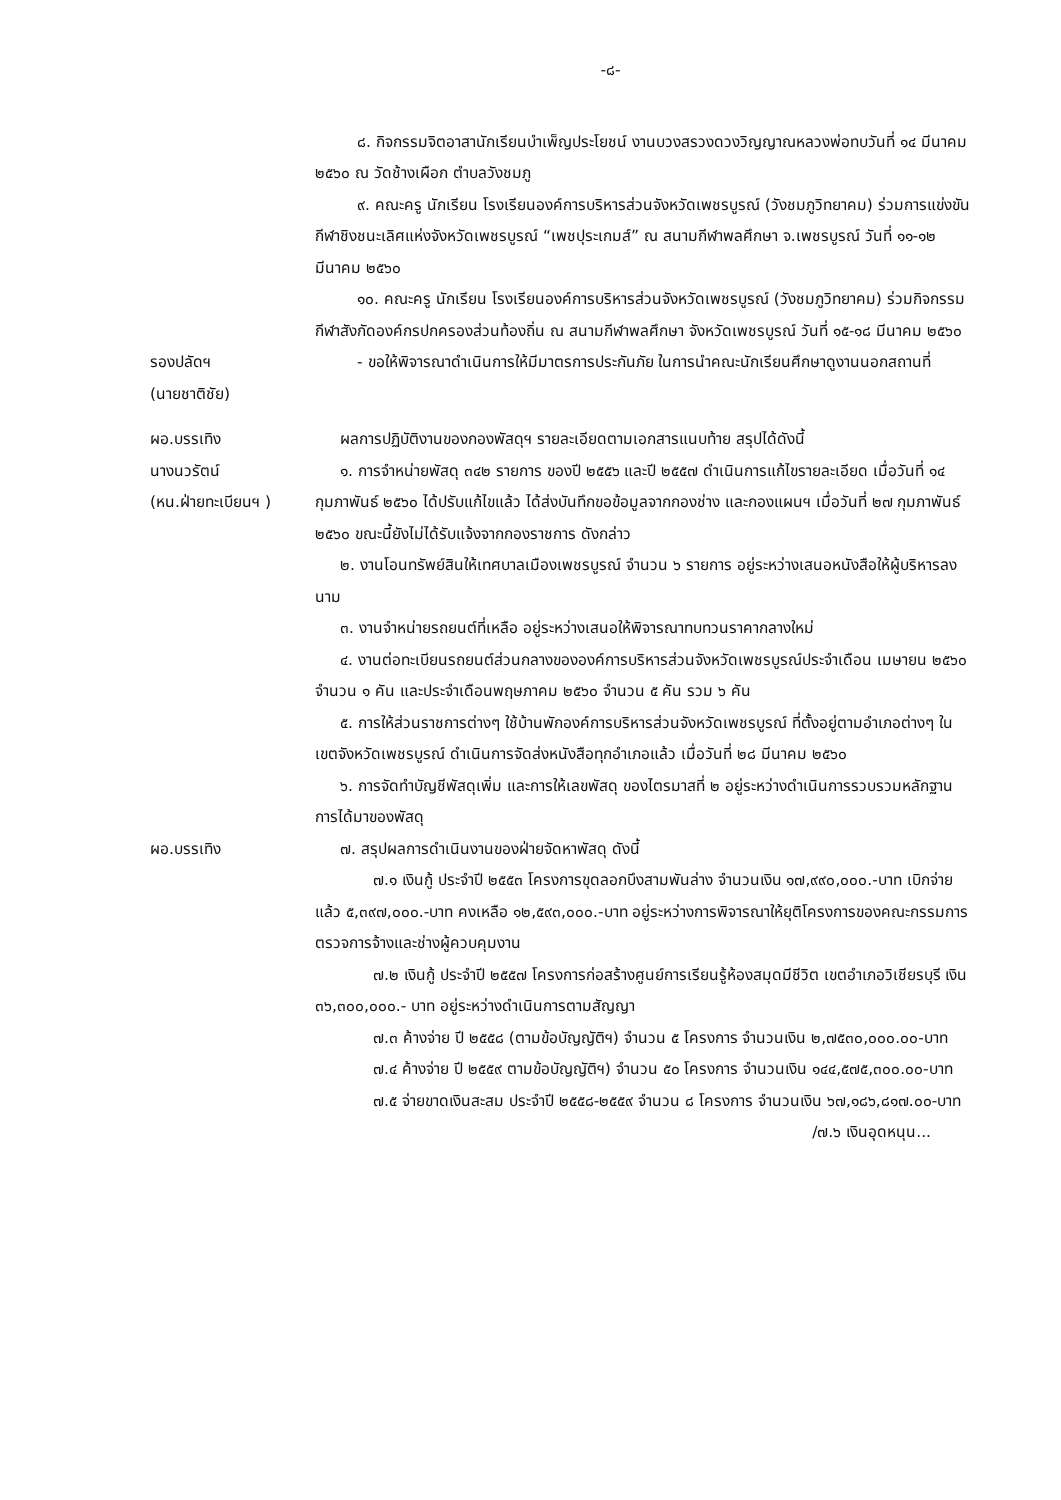-๘-
๘. กิจกรรมจิตอาสานักเรียนบำเพ็ญประโยชน์ งานบวงสรวงดวงวิญญาณหลวงพ่อทบวันที่ ๑๔ มีนาคม ๒๕๖๐ ณ วัดช้างเผือก ตำบลวังชมภู
๙. คณะครู นักเรียน โรงเรียนองค์การบริหารส่วนจังหวัดเพชรบูรณ์ (วังชมภูวิทยาคม) ร่วมการแข่งขันกีฬาชิงชนะเลิศแห่งจังหวัดเพชรบูรณ์ “เพชปุระเกมส์” ณ สนามกีฬาพลศึกษา จ.เพชรบูรณ์ วันที่ ๑๑-๑๒ มีนาคม ๒๕๖๐
๑๐. คณะครู นักเรียน โรงเรียนองค์การบริหารส่วนจังหวัดเพชรบูรณ์ (วังชมภูวิทยาคม) ร่วมกิจกรรมกีฬาสังกัดองค์กรปกครองส่วนท้องถิ่น ณ สนามกีฬาพลศึกษา จังหวัดเพชรบูรณ์ วันที่ ๑๕-๑๘ มีนาคม ๒๕๖๐
รองปลัดฯ
(นายชาติชัย)
- ขอให้พิจารณาดำเนินการให้มีมาตรการประกันภัย ในการนำคณะนักเรียนศึกษาดูงานนอกสถานที่
ผอ.บรรเทิง
นางนวรัตน์
(หน.ฝ่ายทะเบียนฯ )
ผลการปฏิบัติงานของกองพัสดุฯ รายละเอียดตามเอกสารแนบท้าย สรุปได้ดังนี้
๑. การจำหน่ายพัสดุ ๓๔๒ รายการ ของปี ๒๕๕๖ และปี ๒๕๕๗ ดำเนินการแก้ไขรายละเอียด เมื่อวันที่ ๑๔ กุมภาพันธ์ ๒๕๖๐ ได้ปรับแก้ไขแล้ว ได้ส่งบันทึกขอข้อมูลจากกองช่าง และกองแผนฯ เมื่อวันที่ ๒๗ กุมภาพันธ์ ๒๕๖๐ ขณะนี้ยังไม่ได้รับแจ้งจากกองราชการ ดังกล่าว
๒. งานโอนทรัพย์สินให้เทศบาลเมืองเพชรบูรณ์ จำนวน ๖ รายการ อยู่ระหว่างเสนอหนังสือให้ผู้บริหารลงนาม
๓. งานจำหน่ายรถยนต์ที่เหลือ อยู่ระหว่างเสนอให้พิจารณาทบทวนราคากลางใหม่
๔. งานต่อทะเบียนรถยนต์ส่วนกลางขององค์การบริหารส่วนจังหวัดเพชรบูรณ์ประจำเดือน เมษายน ๒๕๖๐ จำนวน ๑ คัน และประจำเดือนพฤษภาคม ๒๕๖๐ จำนวน ๕ คัน รวม ๖ คัน
๕. การให้ส่วนราชการต่างๆ ใช้บ้านพักองค์การบริหารส่วนจังหวัดเพชรบูรณ์ ที่ตั้งอยู่ตามอำเภอต่างๆ ในเขตจังหวัดเพชรบูรณ์ ดำเนินการจัดส่งหนังสือทุกอำเภอแล้ว เมื่อวันที่ ๒๘ มีนาคม ๒๕๖๐
๖. การจัดทำบัญชีพัสดุเพิ่ม และการให้เลขพัสดุ ของไตรมาสที่ ๒ อยู่ระหว่างดำเนินการรวบรวมหลักฐานการได้มาของพัสดุ
ผอ.บรรเทิง ๗. สรุปผลการดำเนินงานของฝ่ายจัดหาพัสดุ ดังนี้
๗.๑ เงินกู้ ประจำปี ๒๕๕๓ โครงการขุดลอกบึงสามพันล่าง จำนวนเงิน ๑๗,๙๙๐,๐๐๐.-บาท เบิกจ่ายแล้ว ๕,๓๙๗,๐๐๐.-บาท คงเหลือ ๑๒,๕๙๓,๐๐๐.-บาท อยู่ระหว่างการพิจารณาให้ยุติโครงการของคณะกรรมการตรวจการจ้างและช่างผู้ควบคุมงาน
๗.๒ เงินกู้ ประจำปี ๒๕๕๗ โครงการก่อสร้างศูนย์การเรียนรู้ห้องสมุดมีชีวิต เขตอำเภอวิเชียรบุรี เงิน ๓๖,๓๐๐,๐๐๐.- บาท อยู่ระหว่างดำเนินการตามสัญญา
๗.๓ ค้างจ่าย ปี ๒๕๕๘ (ตามข้อบัญญัติฯ) จำนวน ๕ โครงการ จำนวนเงิน ๒,๗๕๓๐,๐๐๐.๐๐-บาท
๗.๔ ค้างจ่าย ปี ๒๕๕๙ ตามข้อบัญญัติฯ) จำนวน ๕๐ โครงการ จำนวนเงิน ๑๔๔,๕๗๕,๓๐๐.๐๐-บาท
๗.๕ จ่ายขาดเงินสะสม ประจำปี ๒๕๕๘-๒๕๕๙ จำนวน ๘ โครงการ จำนวนเงิน ๖๗,๑๘๖,๘๑๗.๐๐-บาท
/๗.๖ เงินอุดหนุน...